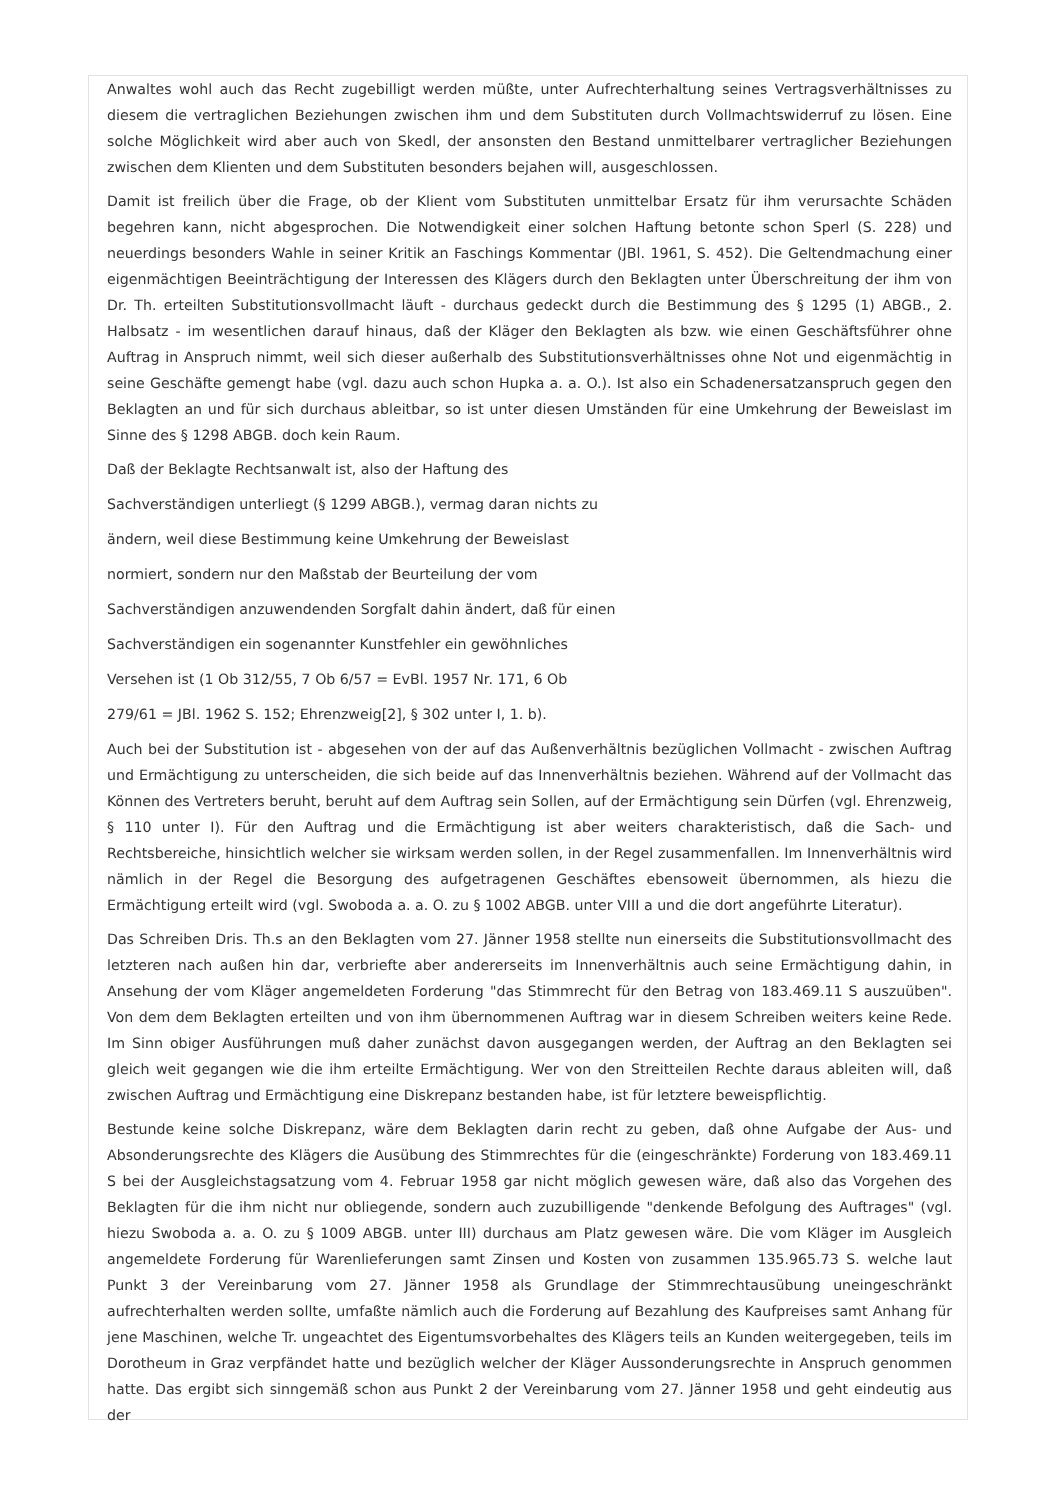Anwaltes wohl auch das Recht zugebilligt werden müßte, unter Aufrechterhaltung seines Vertragsverhältnisses zu diesem die vertraglichen Beziehungen zwischen ihm und dem Substituten durch Vollmachtswiderruf zu lösen. Eine solche Möglichkeit wird aber auch von Skedl, der ansonsten den Bestand unmittelbarer vertraglicher Beziehungen zwischen dem Klienten und dem Substituten besonders bejahen will, ausgeschlossen.
Damit ist freilich über die Frage, ob der Klient vom Substituten unmittelbar Ersatz für ihm verursachte Schäden begehren kann, nicht abgesprochen. Die Notwendigkeit einer solchen Haftung betonte schon Sperl (S. 228) und neuerdings besonders Wahle in seiner Kritik an Faschings Kommentar (JBl. 1961, S. 452). Die Geltendmachung einer eigenmächtigen Beeinträchtigung der Interessen des Klägers durch den Beklagten unter Überschreitung der ihm von Dr. Th. erteilten Substitutionsvollmacht läuft - durchaus gedeckt durch die Bestimmung des § 1295 (1) ABGB., 2. Halbsatz - im wesentlichen darauf hinaus, daß der Kläger den Beklagten als bzw. wie einen Geschäftsführer ohne Auftrag in Anspruch nimmt, weil sich dieser außerhalb des Substitutionsverhältnisses ohne Not und eigenmächtig in seine Geschäfte gemengt habe (vgl. dazu auch schon Hupka a. a. O.). Ist also ein Schadenersatzanspruch gegen den Beklagten an und für sich durchaus ableitbar, so ist unter diesen Umständen für eine Umkehrung der Beweislast im Sinne des § 1298 ABGB. doch kein Raum.
Daß der Beklagte Rechtsanwalt ist, also der Haftung des
Sachverständigen unterliegt (§ 1299 ABGB.), vermag daran nichts zu
ändern, weil diese Bestimmung keine Umkehrung der Beweislast
normiert, sondern nur den Maßstab der Beurteilung der vom
Sachverständigen anzuwendenden Sorgfalt dahin ändert, daß für einen
Sachverständigen ein sogenannter Kunstfehler ein gewöhnliches
Versehen ist (1 Ob 312/55, 7 Ob 6/57 = EvBl. 1957 Nr. 171, 6 Ob
279/61 = JBl. 1962 S. 152; Ehrenzweig[2], § 302 unter I, 1. b).
Auch bei der Substitution ist - abgesehen von der auf das Außenverhältnis bezüglichen Vollmacht - zwischen Auftrag und Ermächtigung zu unterscheiden, die sich beide auf das Innenverhältnis beziehen. Während auf der Vollmacht das Können des Vertreters beruht, beruht auf dem Auftrag sein Sollen, auf der Ermächtigung sein Dürfen (vgl. Ehrenzweig, § 110 unter I). Für den Auftrag und die Ermächtigung ist aber weiters charakteristisch, daß die Sach- und Rechtsbereiche, hinsichtlich welcher sie wirksam werden sollen, in der Regel zusammenfallen. Im Innenverhältnis wird nämlich in der Regel die Besorgung des aufgetragenen Geschäftes ebensoweit übernommen, als hiezu die Ermächtigung erteilt wird (vgl. Swoboda a. a. O. zu § 1002 ABGB. unter VIII a und die dort angeführte Literatur).
Das Schreiben Dris. Th.s an den Beklagten vom 27. Jänner 1958 stellte nun einerseits die Substitutionsvollmacht des letzteren nach außen hin dar, verbriefte aber andererseits im Innenverhältnis auch seine Ermächtigung dahin, in Ansehung der vom Kläger angemeldeten Forderung "das Stimmrecht für den Betrag von 183.469.11 S auszuüben". Von dem dem Beklagten erteilten und von ihm übernommenen Auftrag war in diesem Schreiben weiters keine Rede. Im Sinn obiger Ausführungen muß daher zunächst davon ausgegangen werden, der Auftrag an den Beklagten sei gleich weit gegangen wie die ihm erteilte Ermächtigung. Wer von den Streitteilen Rechte daraus ableiten will, daß zwischen Auftrag und Ermächtigung eine Diskrepanz bestanden habe, ist für letztere beweispflichtig.
Bestunde keine solche Diskrepanz, wäre dem Beklagten darin recht zu geben, daß ohne Aufgabe der Aus- und Absonderungsrechte des Klägers die Ausübung des Stimmrechtes für die (eingeschränkte) Forderung von 183.469.11 S bei der Ausgleichstagsatzung vom 4. Februar 1958 gar nicht möglich gewesen wäre, daß also das Vorgehen des Beklagten für die ihm nicht nur obliegende, sondern auch zuzubilligende "denkende Befolgung des Auftrages" (vgl. hiezu Swoboda a. a. O. zu § 1009 ABGB. unter III) durchaus am Platz gewesen wäre. Die vom Kläger im Ausgleich angemeldete Forderung für Warenlieferungen samt Zinsen und Kosten von zusammen 135.965.73 S. welche laut Punkt 3 der Vereinbarung vom 27. Jänner 1958 als Grundlage der Stimmrechtausübung uneingeschränkt aufrechterhalten werden sollte, umfaßte nämlich auch die Forderung auf Bezahlung des Kaufpreises samt Anhang für jene Maschinen, welche Tr. ungeachtet des Eigentumsvorbehaltes des Klägers teils an Kunden weitergegeben, teils im Dorotheum in Graz verpfändet hatte und bezüglich welcher der Kläger Aussonderungsrechte in Anspruch genommen hatte. Das ergibt sich sinngemäß schon aus Punkt 2 der Vereinbarung vom 27. Jänner 1958 und geht eindeutig aus der